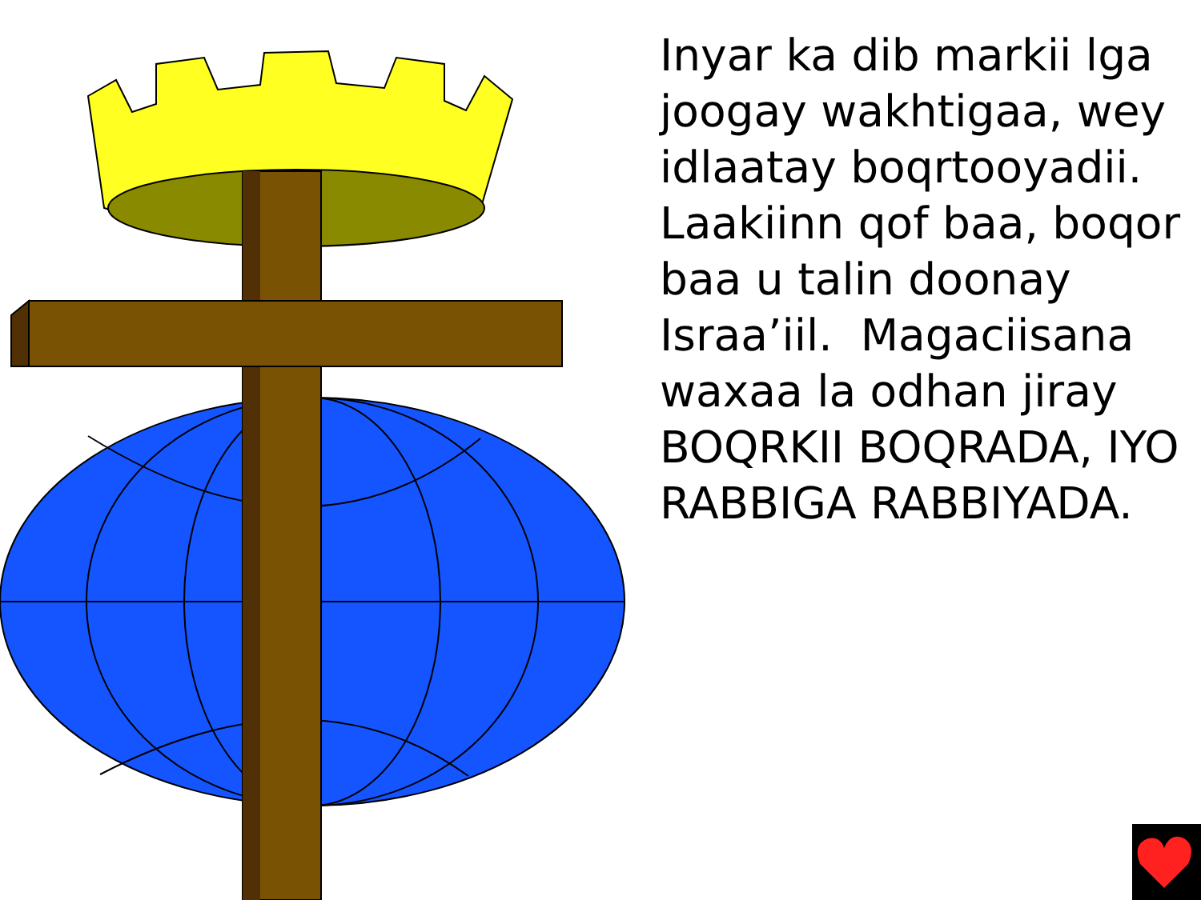Inyar ka dib markii lga joogay wakhtigaa, wey idlaatay boqrtooyadii. Laakiinn qof baa, boqor baa u talin doonay Israa’iil. Magaciisana waxaa la odhan jiray BOQRKII BOQRADA, IYO RABBIGA RABBIYADA.